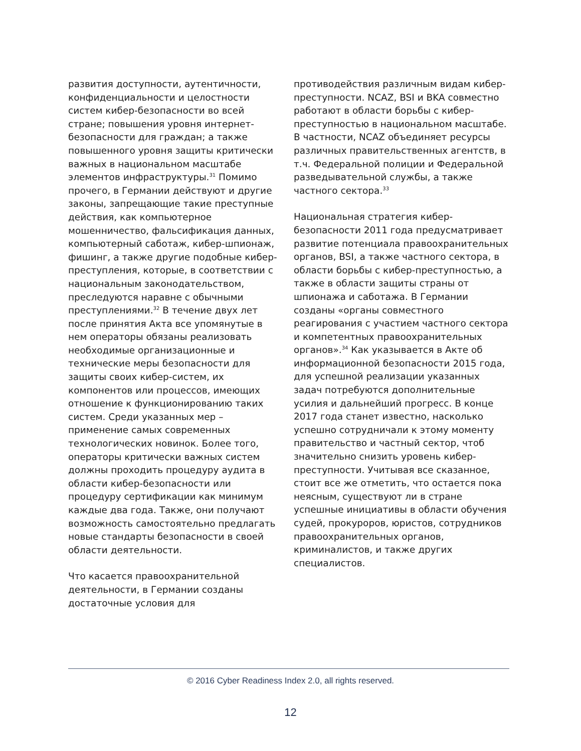развития доступности, аутентичности, конфиденциальности и целостности систем кибер-безопасности во всей стране; повышения уровня интернет-безопасности для граждан; а также повышенного уровня защиты критически важных в национальном масштабе элементов инфраструктуры.<sup>31</sup> Помимо прочего, в Германии действуют и другие законы, запрещающие такие преступные действия, как компьютерное мошенничество, фальсификация данных, компьютерный саботаж, кибер-шпионаж, фишинг, а также другие подобные кибер-преступления, которые, в соответствии с национальным законодательством, преследуются наравне с обычными преступлениями.<sup>32</sup> В течение двух лет после принятия Акта все упомянутые в нем операторы обязаны реализовать необходимые организационные и технические меры безопасности для защиты своих кибер-систем, их компонентов или процессов, имеющих отношение к функционированию таких систем. Среди указанных мер – применение самых современных технологических новинок. Более того, операторы критически важных систем должны проходить процедуру аудита в области кибер-безопасности или процедуру сертификации как минимум каждые два года. Также, они получают возможность самостоятельно предлагать новые стандарты безопасности в своей области деятельности.
Что касается правоохранительной деятельности, в Германии созданы достаточные условия для
противодействия различным видам кибер-преступности. NCAZ, BSI и BKA совместно работают в области борьбы с кибер-преступностью в национальном масштабе. В частности, NCAZ объединяет ресурсы различных правительственных агентств, в т.ч. Федеральной полиции и Федеральной разведывательной службы, а также частного сектора.<sup>33</sup>
Национальная стратегия кибер-безопасности 2011 года предусматривает развитие потенциала правоохранительных органов, BSI, а также частного сектора, в области борьбы с кибер-преступностью, а также в области защиты страны от шпионажа и саботажа. В Германии созданы «органы совместного реагирования с участием частного сектора и компетентных правоохранительных органов».<sup>34</sup> Как указывается в Акте об информационной безопасности 2015 года, для успешной реализации указанных задач потребуются дополнительные усилия и дальнейший прогресс. В конце 2017 года станет известно, насколько успешно сотрудничали к этому моменту правительство и частный сектор, чтоб значительно снизить уровень кибер-преступности. Учитывая все сказанное, стоит все же отметить, что остается пока неясным, существуют ли в стране успешные инициативы в области обучения судей, прокуроров, юристов, сотрудников правоохранительных органов, криминалистов, и также других специалистов.
© 2016 Cyber Readiness Index 2.0, all rights reserved.
12